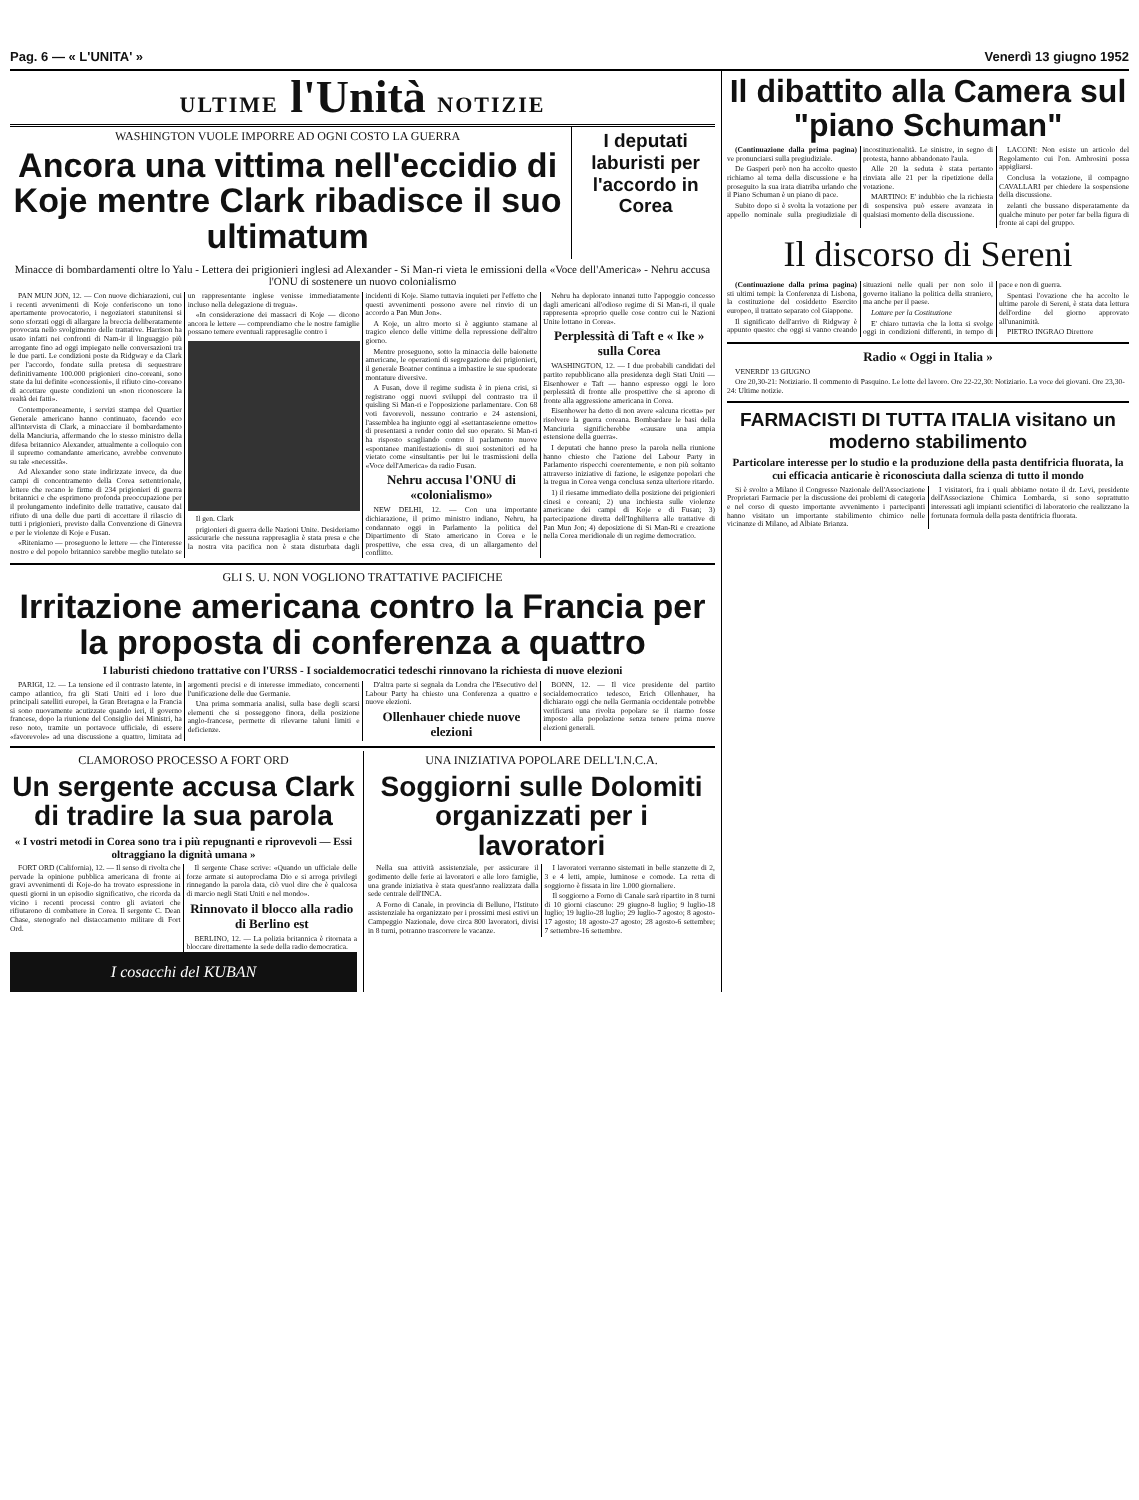Pag. 6 — « L'UNITA' » Venerdì 13 giugno 1952
ULTIME l'Unità NOTIZIE
WASHINGTON VUOLE IMPORRE AD OGNI COSTO LA GUERRA
Ancora una vittima nell'eccidio di Koje mentre Clark ribadisce il suo ultimatum
I deputati laburisti per l'accordo in Corea
Minacce di bombardamenti oltre lo Yalu - Lettera dei prigionieri inglesi ad Alexander - Si Man-ri vieta le emissioni della «Voce dell'America» - Nehru accusa l'ONU di sostenere un nuovo colonialismo
PAN MUN JON, 12. — Con nuove dichiarazioni, cui i recenti avvenimenti di Koje conferiscono un tono apertamente provocatorio, i negoziatori statunitensi si sono sforzati oggi di allargare la breccia deliberatamente provocata nello svolgimento delle trattative. Harrison ha usato infatti nei confronti di Nam-ir il linguaggio più arrogante fino ad oggi impiegato nelle conversazioni tra le due parti. Le condizioni poste da Ridgway e da Clark per l'accordo, fondate sulla pretesa di sequestrare definitivamente 100.000 prigionieri cino-coreani, sono state da lui definite «concessioni», il rifiuto cino-coreano di accettare queste condizioni un «non riconoscere la realtà dei fatti».
Contemporaneamente, i servizi stampa del Quartier Generale americano hanno continuato, facendo eco all'intervista di Clark, a minacciare il bombardamento della Manciuria, affermando che lo stesso ministro della difesa britannico Alexander, attualmente a colloquio con il supremo comandante americano, avrebbe convenuto su tale «necessità».
Ad Alexander sono state indirizzate invece, da due campi di concentramento della Corea settentrionale, lettere che recano le firme di 234 prigionieri di guerra britannici e che esprimono profonda preoccupazione per il prolungamento indefinito delle trattative, causato dal rifiuto di una delle due parti di accettare il rilascio di tutti i prigionieri, previsto dalla Convenzione di Ginevra e per le violenze di Koje e Fusan.
«Riteniamo — proseguono le lettere — che l'interesse nostro e del popolo britannico sarebbe meglio tutelato se un rappresentante inglese venisse immediatamente incluso nella delegazione di tregua».
«In considerazione dei massacri di Koje — dicono ancora le lettere — comprendiamo che le nostre famiglie possano temere eventuali rappresaglie contro i
Il gen. Clark
prigionieri di guerra delle Nazioni Unite. Desideriamo assicurarle che nessuna rappresaglia è stata presa e che la nostra vita pacifica non è stata disturbata dagli incidenti di Koje. Siamo tuttavia inquieti per l'effetto che questi avvenimenti possono avere nel rinvio di un accordo a Pan Mun Jon».
A Koje, un altro morto si è aggiunto stamane al tragico elenco delle vittime della repressione dell'altro giorno.
Mentre proseguono, sotto la minaccia delle baionette americane, le operazioni di segregazione dei prigionieri, il generale Boatner continua a imbastire le sue spudorate montature diversive.
A Fusan, dove il regime sudista è in piena crisi, si registrano oggi nuovi sviluppi del contrasto tra il quisling Si Man-ri e l'opposizione parlamentare. Con 68 voti favorevoli, nessuno contrario e 24 astensioni, l'assemblea ha ingiunto oggi al «settantaseienne ometto» di presentarsi a render conto del suo operato. Si Man-ri ha risposto scagliando contro il parlamento nuove «spontanee manifestazioni» di suoi sostenitori ed ha vietato come «insultanti» per lui le trasmissioni della «Voce dell'America» da radio Fusan.
Nehru accusa l'ONU di «colonialismo»
NEW DELHI, 12. — Con una importante dichiarazione, il primo ministro indiano, Nehru, ha condannato oggi in Parlamento la politica del Dipartimento di Stato americano in Corea e le prospettive, che essa crea, di un allargamento del conflitto.
Nehru ha deplorato innanzi tutto l'appoggio concesso dagli americani all'odioso regime di Si Man-ri, il quale rappresenta «proprio quelle cose contro cui le Nazioni Unite lottano in Corea».
Perplessità di Taft e « Ike » sulla Corea
WASHINGTON, 12. — I due probabili candidati del partito repubblicano alla presidenza degli Stati Uniti — Eisenhower e Taft — hanno espresso oggi le loro perplessità di fronte alle prospettive che si aprono di fronte alla aggressione americana in Corea.
Eisenhower ha detto di non avere «alcuna ricetta» per risolvere la guerra coreana. Bombardare le basi della Manciuria significherebbe «causare una ampia estensione della guerra».
I deputati che hanno preso la parola nella riunione hanno chiesto che l'azione del Labour Party in Parlamento rispecchi coerentemente, e non più soltanto attraverso iniziative di fazione, le esigenze popolari che la tregua in Corea venga conclusa senza ulteriore ritardo.
1) il riesame immediato della posizione dei prigionieri cinesi e coreani; 2) una inchiesta sulle violenze americane dei campi di Koje e di Fusan; 3) partecipazione diretta dell'Inghilterra alle trattative di Pan Mun Jon; 4) deposizione di Si Man-Ri e creazione nella Corea meridionale di un regime democratico.
GLI S. U. NON VOGLIONO TRATTATIVE PACIFICHE
Irritazione americana contro la Francia per la proposta di conferenza a quattro
I laburisti chiedono trattative con l'URSS - I socialdemocratici tedeschi rinnovano la richiesta di nuove elezioni
PARIGI, 12. — La tensione ed il contrasto latente, in campo atlantico, fra gli Stati Uniti ed i loro due principali satelliti europei, la Gran Bretagna e la Francia si sono nuovamente acutizzate quando ieri, il governo francese, dopo la riunione del Consiglio dei Ministri, ha reso noto, tramite un portavoce ufficiale, di essere «favorevole» ad una discussione a quattro, limitata ad argomenti precisi e di interesse immediato, concernenti l'unificazione delle due Germanie.
Una prima sommaria analisi, sulla base degli scarsi elementi che si posseggono finora, della posizione anglo-francese, permette di rilevarne taluni limiti e deficienze.
D'altra parte si segnala da Londra che l'Esecutivo del Labour Party ha chiesto una Conferenza a quattro e nuove elezioni.
Ollenhauer chiede nuove elezioni
BONN, 12. — Il vice presidente del partito socialdemocratico tedesco, Erich Ollenhauer, ha dichiarato oggi che nella Germania occidentale potrebbe verificarsi una rivolta popolare se il riarmo fosse imposto alla popolazione senza tenere prima nuove elezioni generali.
CLAMOROSO PROCESSO A FORT ORD
Un sergente accusa Clark di tradire la sua parola
« I vostri metodi in Corea sono tra i più repugnanti e riprovevoli — Essi oltraggiano la dignità umana »
FORT ORD (California), 12. — Il senso di rivolta che pervade la opinione pubblica americana di fronte ai gravi avvenimenti di Koje-do ha trovato espressione in questi giorni in un episodio significativo, che ricorda da vicino i recenti processi contro gli aviatori che rifiutarono di combattere in Corea. Il sergente C. Dean Chase, stenografo nel distaccamento militare di Fort Ord.
Il sergente Chase scrive: «Quando un ufficiale delle forze armate si autoproclama Dio e si arroga privilegi rinnegando la parola data, ciò vuol dire che è qualcosa di marcio negli Stati Uniti e nel mondo».
Rinnovato il blocco alla radio di Berlino est
BERLINO, 12. — La polizia britannica è ritornata a bloccare direttamente la sede della radio democratica.
I cosacchi del KUBAN
UNA INIZIATIVA POPOLARE DELL'I.N.C.A.
Soggiorni sulle Dolomiti organizzati per i lavoratori
Nella sua attività assistenziale, per assicurare il godimento delle ferie ai lavoratori e alle loro famiglie, una grande iniziativa è stata quest'anno realizzata dalla sede centrale dell'INCA.
A Forno di Canale, in provincia di Belluno, l'Istituto assistenziale ha organizzato per i prossimi mesi estivi un Campeggio Nazionale, dove circa 800 lavoratori, divisi in 8 turni, potranno trascorrere le vacanze.
I lavoratori verranno sistemati in belle stanzette di 2, 3 e 4 letti, ampie, luminose e comode. La retta di soggiorno è fissata in lire 1.000 giornaliere.
Il soggiorno a Forno di Canale sarà ripartito in 8 turni di 10 giorni ciascuno: 29 giugno-8 luglio; 9 luglio-18 luglio; 19 luglio-28 luglio; 29 luglio-7 agosto; 8 agosto-17 agosto; 18 agosto-27 agosto; 28 agosto-6 settembre; 7 settembre-16 settembre.
Il dibattito alla Camera sul "piano Schuman"
(Continuazione dalla prima pagina) ve pronunciarsi sulla pregiudiziale.
De Gasperi però non ha accolto questo richiamo al tema della discussione e ha proseguito la sua irata diatriba urlando che il Piano Schuman è un piano di pace.
Subito dopo si è svolta la votazione per appello nominale sulla pregiudiziale di incostituzionalità. Le sinistre, in segno di protesta, hanno abbandonato l'aula.
Alle 20 la seduta è stata pertanto rinviata alle 21 per la ripetizione della votazione.
MARTINO: E' indubbio che la richiesta di sospensiva può essere avanzata in qualsiasi momento della discussione.
LACONI: Non esiste un articolo del Regolamento cui l'on. Ambrosini possa appigliarsi.
Conclusa la votazione, il compagno CAVALLARI per chiedere la sospensione della discussione.
zelanti che bussano disperatamente da qualche minuto per poter far bella figura di fronte ai capi del gruppo.
Il discorso di Sereni
(Continuazione dalla prima pagina) sti ultimi tempi: la Conferenza di Lisbona, la costituzione del cosiddetto Esercito europeo, il trattato separato col Giappone.
Il significato dell'arrivo di Ridgway è appunto questo: che oggi si vanno creando situazioni nelle quali per non solo il governo italiano la politica della straniero, ma anche per il paese.
Lottare per la Costituzione
E' chiaro tuttavia che la lotta si svolge oggi in condizioni differenti, in tempo di pace e non di guerra.
Spentasi l'ovazione che ha accolto le ultime parole di Sereni, è stata data lettura dell'ordine del giorno approvato all'unanimità.
PIETRO INGRAO Direttore
Radio « Oggi in Italia »
VENERDI' 13 GIUGNO
Ore 20,30-21: Notiziario. Il commento di Pasquino. Le lotte del lavoro. Ore 22-22,30: Notiziario. La voce dei giovani. Ore 23,30-24: Ultime notizie.
FARMACISTI DI TUTTA ITALIA visitano un moderno stabilimento
Particolare interesse per lo studio e la produzione della pasta dentifricia fluorata, la cui efficacia anticarie è riconosciuta dalla scienza di tutto il mondo
Si è svolto a Milano il Congresso Nazionale dell'Associazione Proprietari Farmacie per la discussione dei problemi di categoria e nel corso di questo importante avvenimento i partecipanti hanno visitato un importante stabilimento chimico nelle vicinanze di Milano, ad Albiate Brianza.
I visitatori, fra i quali abbiamo notato il dr. Levi, presidente dell'Associazione Chimica Lombarda, si sono soprattutto interessati agli impianti scientifici di laboratorio che realizzano la fortunata formula della pasta dentifricia fluorata.